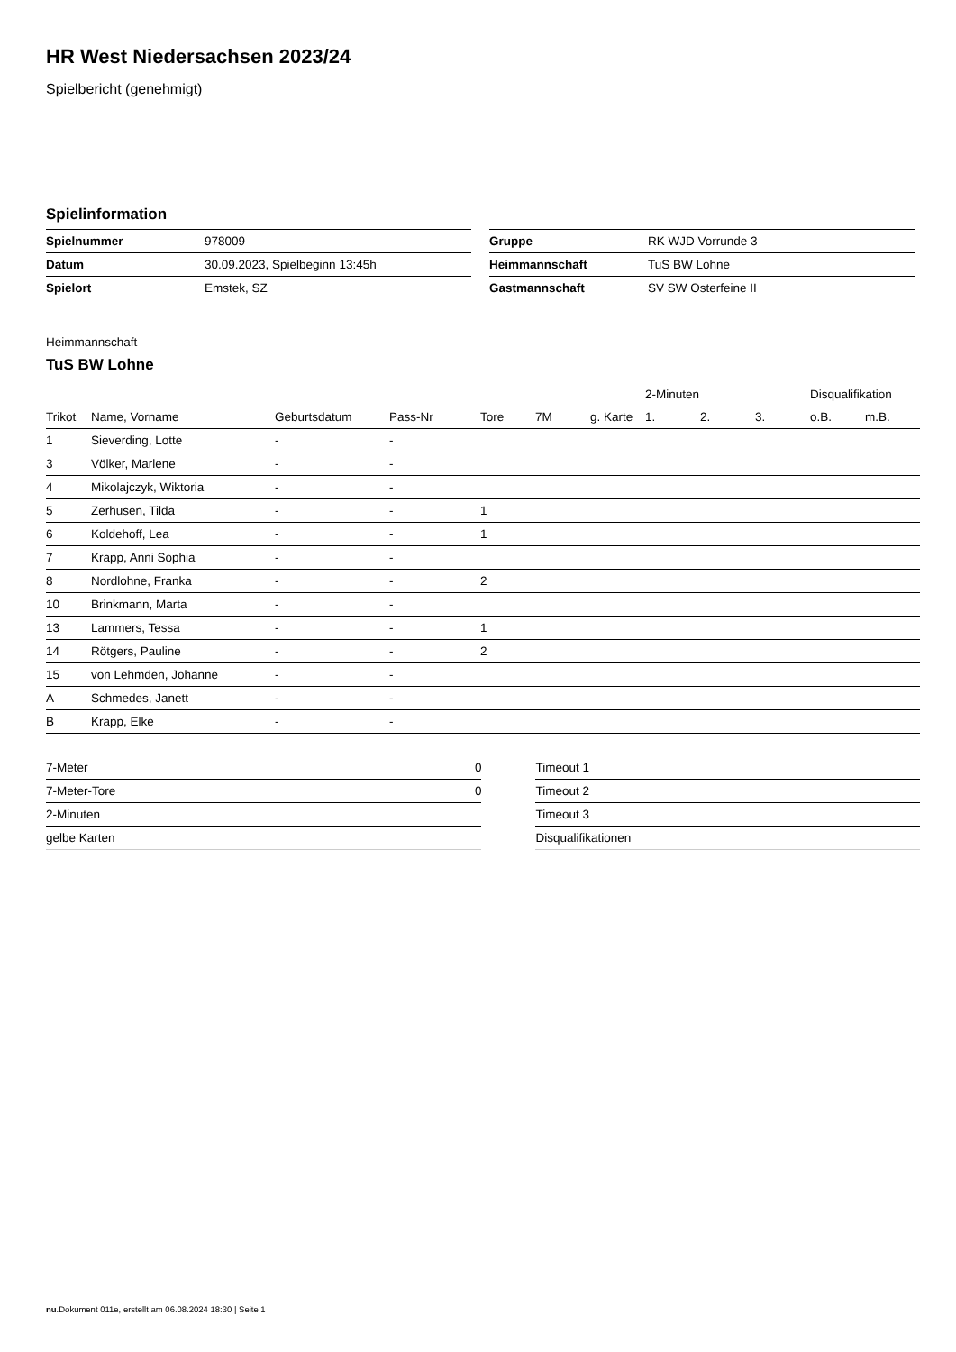HR West Niedersachsen 2023/24
Spielbericht (genehmigt)
Spielinformation
| Spielnummer | 978009 |
| Datum | 30.09.2023, Spielbeginn 13:45h |
| Spielort | Emstek, SZ |
| Gruppe | RK WJD Vorrunde 3 |
| Heimmannschaft | TuS BW Lohne |
| Gastmannschaft | SV SW Osterfeine II |
Heimmannschaft
TuS BW Lohne
| | | | | | | | 2-Minuten | | | Disqualifikation | |
| --- | --- | --- | --- | --- | --- | --- | --- | --- | --- | --- | --- |
| Trikot | Name, Vorname | Geburtsdatum | Pass-Nr | Tore | 7M | g. Karte | 1. | 2. | 3. | o.B. | m.B. |
| 1 | Sieverding, Lotte | - | - | | | | | | | | |
| 3 | Völker, Marlene | - | - | | | | | | | | |
| 4 | Mikolajczyk, Wiktoria | - | - | | | | | | | | |
| 5 | Zerhusen, Tilda | - | - | 1 | | | | | | | |
| 6 | Koldehoff, Lea | - | - | 1 | | | | | | | |
| 7 | Krapp, Anni Sophia | - | - | | | | | | | | |
| 8 | Nordlohne, Franka | - | - | 2 | | | | | | | |
| 10 | Brinkmann, Marta | - | - | | | | | | | | |
| 13 | Lammers, Tessa | - | - | 1 | | | | | | | |
| 14 | Rötgers, Pauline | - | - | 2 | | | | | | | |
| 15 | von Lehmden, Johanne | - | - | | | | | | | | |
| A | Schmedes, Janett | - | - | | | | | | | | |
| B | Krapp, Elke | - | - | | | | | | | | |
| 7-Meter | 0 |
| 7-Meter-Tore | 0 |
| 2-Minuten | |
| gelbe Karten | |
| Timeout 1 |
| Timeout 2 |
| Timeout 3 |
| Disqualifikationen |
nu.Dokument 011e, erstellt am 06.08.2024 18:30 | Seite 1